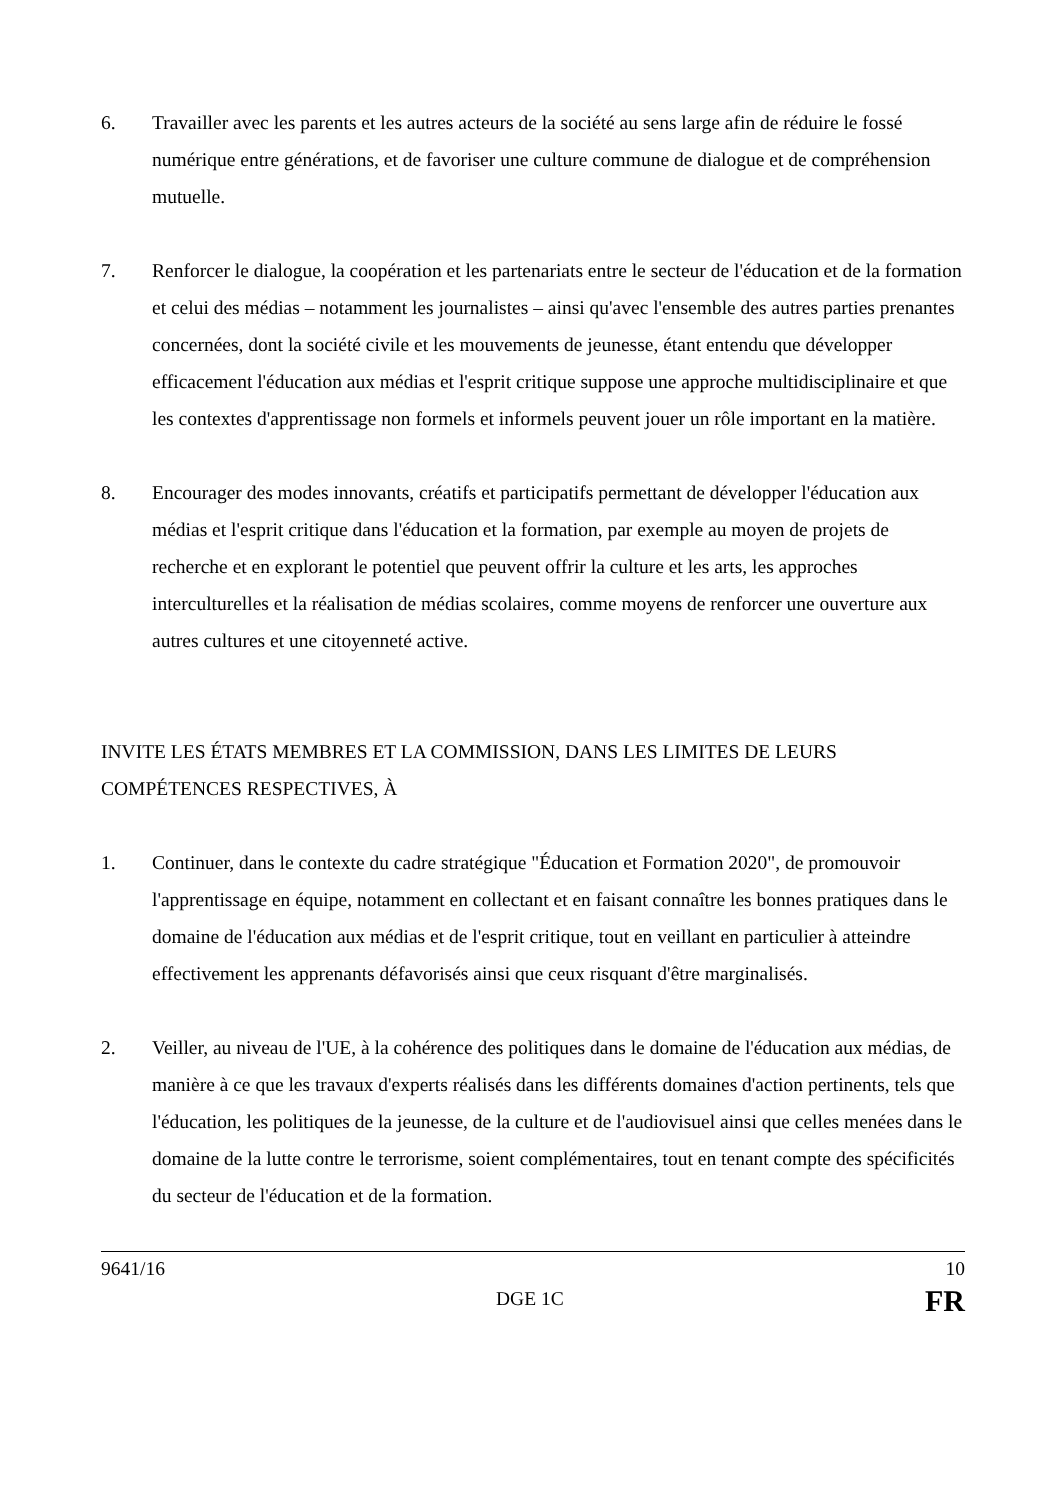6. Travailler avec les parents et les autres acteurs de la société au sens large afin de réduire le fossé numérique entre générations, et de favoriser une culture commune de dialogue et de compréhension mutuelle.
7. Renforcer le dialogue, la coopération et les partenariats entre le secteur de l'éducation et de la formation et celui des médias – notamment les journalistes – ainsi qu'avec l'ensemble des autres parties prenantes concernées, dont la société civile et les mouvements de jeunesse, étant entendu que développer efficacement l'éducation aux médias et l'esprit critique suppose une approche multidisciplinaire et que les contextes d'apprentissage non formels et informels peuvent jouer un rôle important en la matière.
8. Encourager des modes innovants, créatifs et participatifs permettant de développer l'éducation aux médias et l'esprit critique dans l'éducation et la formation, par exemple au moyen de projets de recherche et en explorant le potentiel que peuvent offrir la culture et les arts, les approches interculturelles et la réalisation de médias scolaires, comme moyens de renforcer une ouverture aux autres cultures et une citoyenneté active.
INVITE LES ÉTATS MEMBRES ET LA COMMISSION, DANS LES LIMITES DE LEURS COMPÉTENCES RESPECTIVES, À
1. Continuer, dans le contexte du cadre stratégique "Éducation et Formation 2020", de promouvoir l'apprentissage en équipe, notamment en collectant et en faisant connaître les bonnes pratiques dans le domaine de l'éducation aux médias et de l'esprit critique, tout en veillant en particulier à atteindre effectivement les apprenants défavorisés ainsi que ceux risquant d'être marginalisés.
2. Veiller, au niveau de l'UE, à la cohérence des politiques dans le domaine de l'éducation aux médias, de manière à ce que les travaux d'experts réalisés dans les différents domaines d'action pertinents, tels que l'éducation, les politiques de la jeunesse, de la culture et de l'audiovisuel ainsi que celles menées dans le domaine de la lutte contre le terrorisme, soient complémentaires, tout en tenant compte des spécificités du secteur de l'éducation et de la formation.
9641/16 10
DGE 1C FR